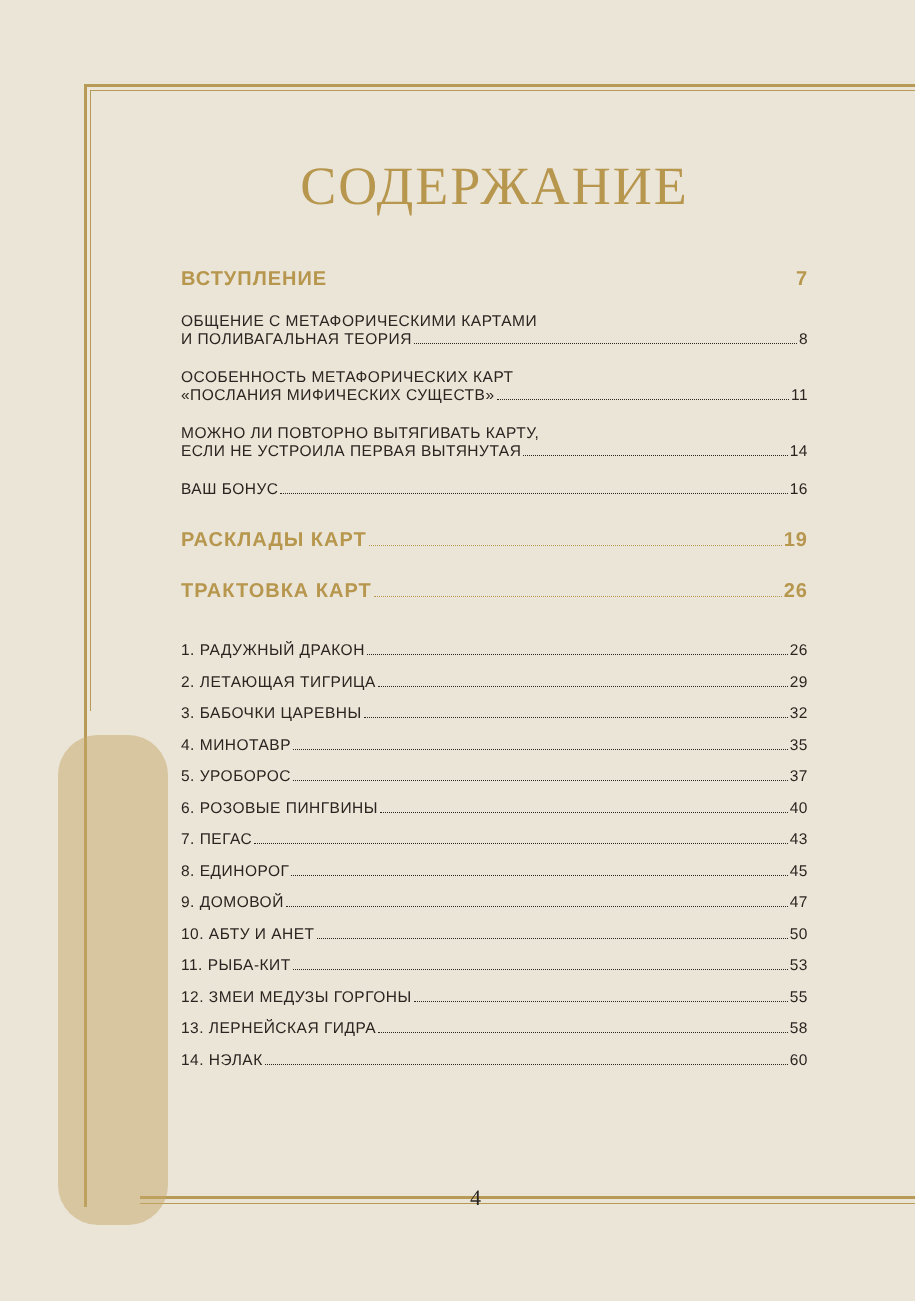СОДЕРЖАНИЕ
ВСТУПЛЕНИЕ 7
ОБЩЕНИЕ С МЕТАФОРИЧЕСКИМИ КАРТАМИ
И ПОЛИВАГАЛЬНАЯ ТЕОРИЯ 8
ОСОБЕННОСТЬ МЕТАФОРИЧЕСКИХ КАРТ
«ПОСЛАНИЯ МИФИЧЕСКИХ СУЩЕСТВ» 11
МОЖНО ЛИ ПОВТОРНО ВЫТЯГИВАТЬ КАРТУ,
ЕСЛИ НЕ УСТРОИЛА ПЕРВАЯ ВЫТЯНУТАЯ 14
ВАШ БОНУС 16
РАСКЛАДЫ КАРТ 19
ТРАКТОВКА КАРТ 26
1. РАДУЖНЫЙ ДРАКОН 26
2. ЛЕТАЮЩАЯ ТИГРИЦА 29
3. БАБОЧКИ ЦАРЕВНЫ 32
4. МИНОТАВР 35
5. УРОБОРОС 37
6. РОЗОВЫЕ ПИНГВИНЫ 40
7. ПЕГАС 43
8. ЕДИНОРОГ 45
9. ДОМОВОЙ 47
10. АБТУ И АНЕТ 50
11. РЫБА-КИТ 53
12. ЗМЕИ МЕДУЗЫ ГОРГОНЫ 55
13. ЛЕРНЕЙСКАЯ ГИДРА 58
14. НЭЛАК 60
4